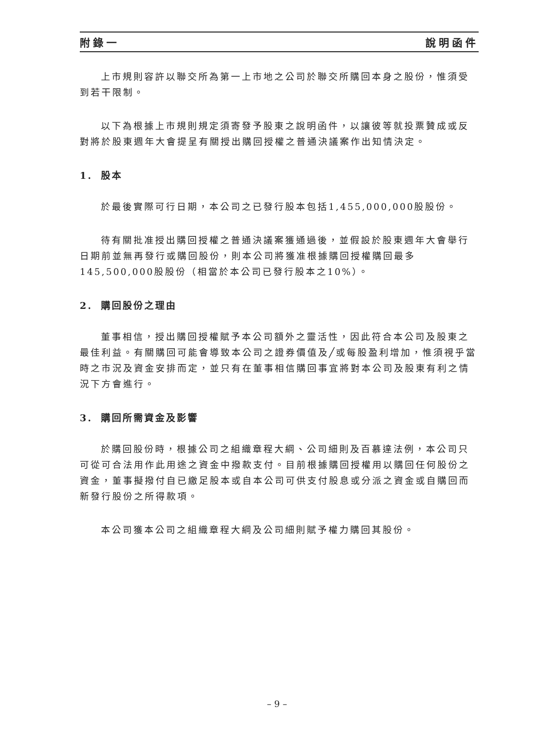附錄一 說明函件
上市規則容許以聯交所為第一上市地之公司於聯交所購回本身之股份，惟須受到若干限制。
以下為根據上市規則規定須寄發予股東之說明函件，以讓彼等就投票贊成或反對將於股東週年大會提呈有關授出購回授權之普通決議案作出知情決定。
1. 股本
於最後實際可行日期，本公司之已發行股本包括1,455,000,000股股份。
待有關批准授出購回授權之普通決議案獲通過後，並假設於股東週年大會舉行日期前並無再發行或購回股份，則本公司將獲准根據購回授權購回最多145,500,000股股份（相當於本公司已發行股本之10%）。
2. 購回股份之理由
董事相信，授出購回授權賦予本公司額外之靈活性，因此符合本公司及股東之最佳利益。有關購回可能會導致本公司之證券價值及╱或每股盈利增加，惟須視乎當時之市況及資金安排而定，並只有在董事相信購回事宜將對本公司及股東有利之情況下方會進行。
3. 購回所需資金及影響
於購回股份時，根據公司之組織章程大綱、公司細則及百慕達法例，本公司只可從可合法用作此用途之資金中撥款支付。目前根據購回授權用以購回任何股份之資金，董事擬撥付自已繳足股本或自本公司可供支付股息或分派之資金或自購回而新發行股份之所得款項。
本公司獲本公司之組織章程大綱及公司細則賦予權力購回其股份。
– 9 –